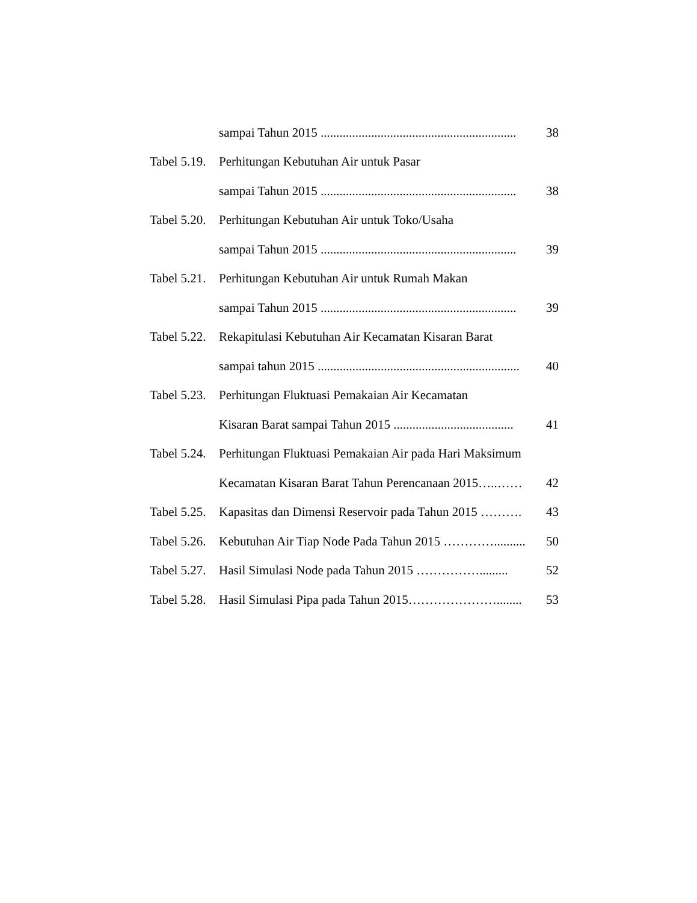sampai Tahun 2015 .............................................................. 38
Tabel 5.19. Perhitungan Kebutuhan Air untuk Pasar
sampai Tahun 2015 .............................................................. 38
Tabel 5.20. Perhitungan Kebutuhan Air untuk Toko/Usaha
sampai Tahun 2015 .............................................................. 39
Tabel 5.21. Perhitungan Kebutuhan Air untuk Rumah Makan
sampai Tahun 2015 .............................................................. 39
Tabel 5.22. Rekapitulasi Kebutuhan Air Kecamatan Kisaran Barat
sampai tahun 2015 ................................................................ 40
Tabel 5.23. Perhitungan Fluktuasi Pemakaian Air Kecamatan
Kisaran Barat sampai Tahun 2015 ...................................... 41
Tabel 5.24. Perhitungan Fluktuasi Pemakaian Air pada Hari Maksimum
Kecamatan Kisaran Barat Tahun Perencanaan 2015…..…… 42
Tabel 5.25. Kapasitas dan Dimensi Reservoir pada Tahun 2015 ………. 43
Tabel 5.26. Kebutuhan Air Tiap Node Pada Tahun 2015 ………….......... 50
Tabel 5.27. Hasil Simulasi Node pada Tahun 2015 ……………......... 52
Tabel 5.28. Hasil Simulasi Pipa pada Tahun 2015…………………........ 53